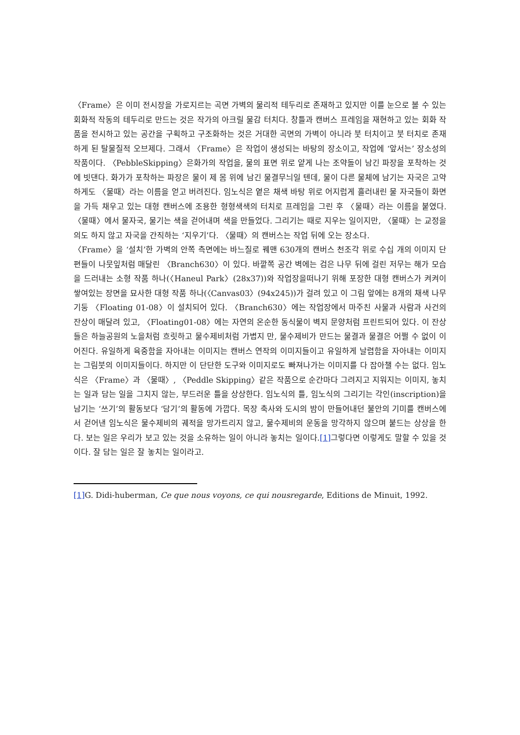〈Frame〉은 이미 전시장을 가로지르는 곡면 가벽의 물리적 테두리로 존재하고 있지만 이를 눈으로 볼 수 있는 회화적 작동의 테두리로 만드는 것은 작가의 아크릴 물감 터치다. 창틀과 캔버스 프레임을 재현하고 있는 회화 작품을 전시하고 있는 공간을 구획하고 구조화하는 것은 거대한 곡면의 가벽이 아니라 붓 터치이고 붓 터치로 존재하게 된 탈물질적 오브제다. 그래서 〈Frame〉은 작업이 생성되는 바탕의 장소이고, 작업에 ‘앞서는’ 장소성의 작품이다. 〈PebbleSkipping〉은화가의 작업을, 물의 표면 위로 얕게 나는 조약돌이 남긴 파장을 포착하는 것에 빗댄다. 화가가 포착하는 파장은 물이 제 몸 위에 남긴 물결무늬일 텐데, 물이 다른 물체에 남기는 자국은 고약하게도 〈물때〉라는 이름을 얻고 버려진다. 임노식은 옅은 채색 바탕 위로 어지럽게 흘러내린 물 자국들이 화면을 가득 채우고 있는 대형 캔버스에 조용한 형형색색의 터치로 프레임을 그린 후 〈물때〉라는 이름을 붙였다. 〈물때〉에서 물자국, 물기는 색을 걷어내며 색을 만들었다. 그리기는 때로 지우는 일이지만, 〈물때〉는 교정을 의도 하지 않고 자국을 간직하는 ‘지우기’다. 〈물때〉의 캔버스는 작업 뒤에 오는 장소다.
〈Frame〉을 ‘설치’한 가벽의 안쪽 측면에는 바느질로 꿰맨 630개의 캔버스 천조각 위로 수십 개의 이미지 단편들이 나뭇잎처럼 매달린 〈Branch630〉이 있다. 바깥쪽 공간 벽에는 검은 나무 뒤에 걸린 저무는 해가 모습을 드러내는 소형 작품 하나(〈Haneul Park〉(28x37))와 작업장을떠나기 위해 포장한 대형 캔버스가 켜켜이 쌓여있는 장면을 묘사한 대형 작품 하나(〈Canvas03〉(94x245))가 걸려 있고 이 그림 앞에는 8개의 채색 나무 기둥 〈Floating 01-08〉이 설치되어 있다. 〈Branch630〉에는 작업장에서 마주친 사물과 사람과 사건의 잔상이 매달려 있고, 〈Floating01-08〉에는 자연의 온순한 동식물이 벽지 문양처럼 프린트되어 있다. 이 잔상들은 하늘공원의 노을처럼 흐릿하고 물수제비처럼 가볍지 만, 물수제비가 만드는 물결과 물결은 어쩔 수 없이 이어진다. 유일하게 육중함을 자아내는 이미지는 캔버스 연작의 이미지들이고 유일하게 날렵함을 자아내는 이미지는 그림붓의 이미지들이다. 하지만 이 단단한 도구와 이미지로도 빠져나가는 이미지를 다 잡아챌 수는 없다. 임노식은 〈Frame〉과 〈물때〉, 〈Peddle Skipping〉같은 작품으로 순간마다 그려지고 지워지는 이미지, 놓치는 일과 담는 일을 그치지 않는, 부드러운 틀을 상상한다. 임노식의 틀, 임노식의 그리기는 각인(inscription)을 남기는 ‘쓰기’의 활동보다 ‘담기’의 활동에 가깝다. 목장 축사와 도시의 밤이 만들어내던 불안의 기미를 캔버스에서 걷어낸 임노식은 물수제비의 궤적을 망가트리지 않고, 물수제비의 운동을 망각하지 않으며 붙드는 상상을 한다. 보는 일은 우리가 보고 있는 것을 소유하는 일이 아니라 놓치는 일이다.[1] 그렇다면 이렇게도 말할 수 있을 것이다. 잘 담는 일은 잘 놓치는 일이라고.
[1] G. Didi-huberman, Ce que nous voyons, ce qui nousregarde, Editions de Minuit, 1992.